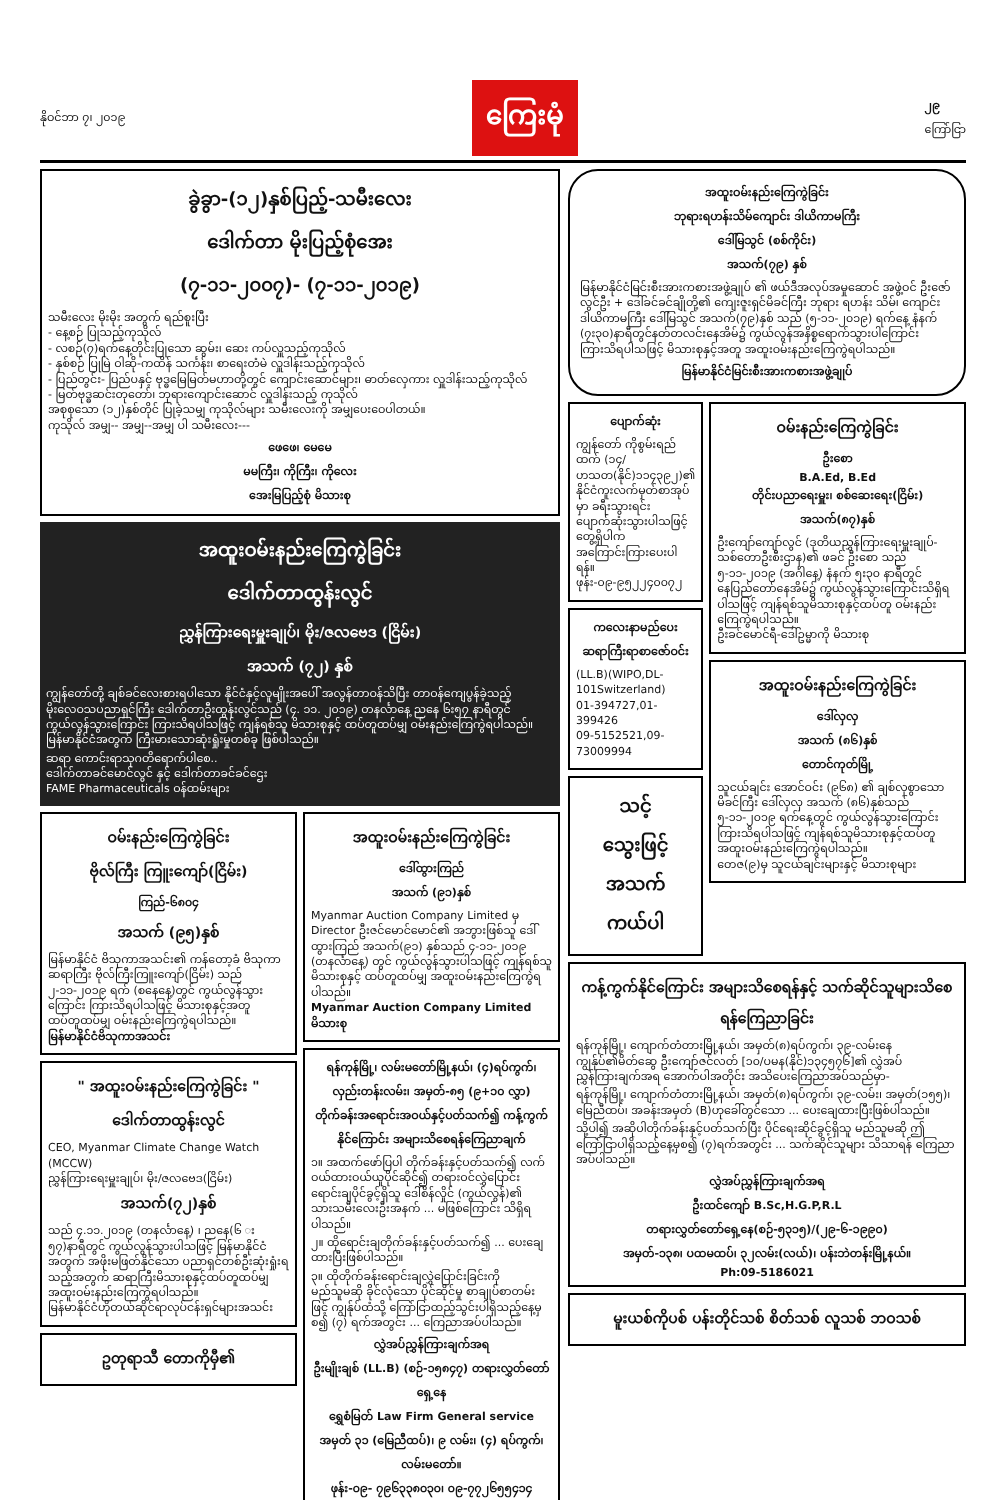နိုဝင်ဘာ ၇၊ ၂၀၁၉ ကြေးမုံ ၂၉
ကြော်ငြာ
ခွဲခွာ-(၁၂)နှစ်ပြည့်-သမီးလေး
ဒေါက်တာ မိုးပြည့်စုံအေး
(၇-၁၁-၂၀၀၇)- (၇-၁၁-၂၀၁၉)
သမီးလေး မိုးမိုး အတွက် ရည်စူးပြီး
- နေ့စဉ် ပြုသည့်ကုသိုလ်
- လစဉ်(၇)ရက်နေ့တိုင်းပြုသော ဆွမ်း၊ ဆေး ကပ်လှူသည့်ကုသိုလ်
- နှစ်စဉ် ပြုမြဲ ဝါဆို-ကထိန် သင်္ကန်း၊ စာရေးတံမဲ လှူဒါန်းသည့်ကုသိုလ်
- ပြည်တွင်း- ပြည်ပနှင့် ဗုဒ္ဓမြေမြတ်မဟာတို့တွင် ကျောင်းဆောင်များ၊ ဓာတ်လှေကား လှူဒါန်းသည့်ကုသိုလ်
- မြတ်ဗုဒ္ဓဆင်းတုတော်၊ ဘုရားကျောင်းဆောင် လှူဒါန်းသည့် ကုသိုလ်
အစုစုသော (၁၂)နှစ်တိုင် ပြုခဲ့သမျှ ကုသိုလ်များ သမီးလေးကို အမျှပေးဝေပါတယ်။
ကုသိုလ် အမျှ-- အမျှ--အမျှ ပါ သမီးလေး---
ဖေဖေ၊ မေမေ
မမကြီး၊ ကိုကြီး၊ ကိုလေး
အေးမြပြည့်စုံ မိသားစု
အထူးဝမ်းနည်းကြေကွဲခြင်း
ဒေါက်တာထွန်းလွင်
ညွှန်ကြားရေးမှူးချုပ်၊ မိုး/ဇလဗေဒ (ငြိမ်း)
အသက် (၇၂) နှစ်
ကျွန်တော်တို့ ချစ်ခင်လေးစားရပါသော နိုင်ငံနှင့်လူမျိုးအပေါ် အလွန်တာဝန်သိပြီး တာဝန်ကျေပွန်ခဲ့သည့် မိုးလေဝသပညာရှင်ကြီး ဒေါက်တာဦးထွန်းလွင်သည် (၄. ၁၁. ၂၀၁၉) တနင်္လာနေ့ ညနေ ၆း၅၇ နာရီတွင် ကွယ်လွန်သွားကြောင်း ကြားသိရပါသဖြင့် ကျန်ရစ်သူ မိသားစုနှင့် ထပ်တူထပ်မျှ ဝမ်းနည်းကြေကွဲရပါသည်။ မြန်မာနိုင်ငံအတွက် ကြီးမားသောဆုံးရှုံးမှုတစ်ခု ဖြစ်ပါသည်။
ဆရာ ကောင်းရာသုဂတိရောက်ပါစေ..
ဒေါက်တာခင်မောင်လွင် နှင့် ဒေါက်တာခင်ခင်ဌေး
FAME Pharmaceuticals ဝန်ထမ်းများ
ဝမ်းနည်းကြေကွဲခြင်း
ဗိုလ်ကြီး ကြူးကျော်(ငြိမ်း)
ကြည်-၆၈၀၄
အသက် (၉၅)နှစ်
မြန်မာနိုင်ငံ ဗိသုကာအသင်း၏ ကန်တော့ခံ ဗိသုကာ ဆရာကြီး ဗိုလ်ကြီးကြူးကျော်(ငြိမ်း) သည် ၂-၁၁-၂၀၁၉ ရက် (စနေနေ့)တွင် ကွယ်လွန်သွားကြောင်း ကြားသိရပါသဖြင့် မိသားစုနှင့်အတူ ထပ်တူထပ်မျှ ဝမ်းနည်းကြေကွဲရပါသည်။ မြန်မာနိုင်ငံဗိသုကာအသင်း
" အထူးဝမ်းနည်းကြေကွဲခြင်း "
ဒေါက်တာထွန်းလွင်
CEO, Myanmar Climate Change Watch (MCCW)
ညွှန်ကြားရေးမှူးချုပ်၊ မိုး/ဇလဗေဒ(ငြိမ်း)
အသက်(၇၂)နှစ်
သည် ၄.၁၁.၂၀၁၉ (တနင်္လာနေ့) ၊ ညနေ(၆ း ၅၇)နာရီတွင် ကွယ်လွန်သွားပါသဖြင့် မြန်မာနိုင်ငံအတွက် အဖိုးမဖြတ်နိုင်သော ပညာရှင်တစ်ဦးဆုံးရှုံးရသည့်အတွက် ဆရာကြီးမိသားစုနှင့်ထပ်တူထပ်မျှ အထူးဝမ်းနည်းကြေကွဲရပါသည်။
မြန်မာနိုင်ငံဟိုတယ်ဆိုင်ရာလုပ်ငန်းရှင်များအသင်း
ဥတုရာသီ တောကိုမှီ၏
အထူးဝမ်းနည်းကြေကွဲခြင်း
ဒေါ်ထွားကြည်
အသက် (၉၁)နှစ်
Myanmar Auction Company Limited မှ Director ဦးဇင်မောင်မောင်၏ အဘွားဖြစ်သူ ဒေါ်ထွားကြည် အသက်(၉၁) နှစ်သည် ၄-၁၁-၂၀၁၉ (တနင်္လာနေ့) တွင် ကွယ်လွန်သွားပါသဖြင့် ကျန်ရစ်သူမိသားစုနှင့် ထပ်တူထပ်မျှ အထူးဝမ်းနည်းကြေကွဲရပါသည်။
Myanmar Auction Company Limited မိသားစု
ရန်ကုန်မြို့၊ လမ်းမတော်မြို့နယ်၊ (၄)ရပ်ကွက်၊ လှည်းတန်းလမ်း၊ အမှတ်-၈၅ (၉+၁၀ လွှာ) တိုက်ခန်းအရောင်းအဝယ်နှင့်ပတ်သက်၍ ကန့်ကွက်နိုင်ကြောင်း အများသိစေရန်ကြေညာချက်
၁။ အထက်ဖော်ပြပါ တိုက်ခန်းနှင့်ပတ်သက်၍ လက်ဝယ်ထားဝယ်ယူပိုင်ဆိုင်၍ တရားဝင်လွှဲပြောင်းရောင်းချပိုင်ခွင့်ရှိသူ ဒေါ်စိန်လှိုင် (ကွယ်လွန်)၏ သားသမီးလေးဦးအနက် ... မဖြစ်ကြောင်း သိရှိရပါသည်။
၂။ ထိုရောင်းချတိုက်ခန်းနှင့်ပတ်သက်၍ ... ပေးချေထားပြီးဖြစ်ပါသည်။
၃။ ထိုတိုက်ခန်းရောင်းချလွှဲပြောင်းခြင်းကို မည်သူမဆို ခိုင်လုံသော ပိုင်ဆိုင်မှု စာချုပ်စာတမ်းဖြင့် ကျွန်ုပ်ထံသို့ ကြော်ငြာထည့်သွင်းပါရှိသည့်နေ့မှစ၍ (၇) ရက်အတွင်း ... ကြေညာအပ်ပါသည်။
လွှဲအပ်ညွှန်ကြားချက်အရ
ဦးမျိုးချစ် (LL.B) (စဉ်-၁၅၈၄၇) တရားလွှတ်တော်ရှေ့နေ
ရွှေစံမြတ် Law Firm General service
အမှတ် ၃၁ (မြေညီထပ်)၊ ၉ လမ်း၊ (၄) ရပ်ကွက်၊ လမ်းမတော်။
ဖုန်း-၀၉- ၇၉၆၃၃၈၀၃၀၊ ၀၉-၇၇၂၆၅၅၄၁၄
အထူးဝမ်းနည်းကြေကွဲခြင်း
ဘုရားရဟန်းသိမ်ကျောင်း ဒါယိကာမကြီး
ဒေါ်မြသွင် (စစ်ကိုင်း)
အသက်(၇၉) နှစ်
မြန်မာနိုင်ငံမြင်းစီးအားကစားအဖွဲ့ချုပ် ၏ ဖယ်ဒီအလုပ်အမှုဆောင် အဖွဲ့ဝင် ဦးဇော်လွင်ဦး + ဒေါ်ခင်ခင်ချိုတို့၏ ကျေးဇူးရှင်မိခင်ကြီး ဘုရား ရဟန်း သိမ်၊ ကျောင်း ဒါယိကာမကြီး ဒေါ်မြသွင် အသက်(၇၉)နှစ် သည် (၅-၁၁-၂၀၁၉) ရက်နေ့ နံနက် (၇း၃၀)နာရီတွင်နတ်တလင်းနေအိမ်၌ ကွယ်လွန်အနိစ္စရောက်သွားပါကြောင်းကြားသိရပါသဖြင့် မိသားစုနှင့်အတူ အထူးဝမ်းနည်းကြေကွဲရပါသည်။
မြန်မာနိုင်ငံမြင်းစီးအားကစားအဖွဲ့ချုပ်
ပျောက်ဆုံး
ကျွန်တော် ကိုစွမ်းရည်ထက် (၁၄/ဟသတ(နိုင်)၁၁၄၃၉၂)၏ နိုင်ငံကူးလက်မှတ်စာအုပ်မှာ ခရီးသွားရင်း ပျောက်ဆုံးသွားပါသဖြင့် တွေ့ရှိပါက အကြောင်းကြားပေးပါရန်။ ဖုန်း-၀၉-၉၅၂၂၄၀၀၇၂
ကလေးနာမည်ပေး ဆရာကြီးရာစာဇော်ဝင်း
(LL.B)(WIPO,DL-101Switzerland)
01-394727,01-399426
09-5152521,09-73009994
သင့်
သွေးဖြင့်
အသက်
ကယ်ပါ
ဝမ်းနည်းကြေကွဲခြင်း
ဦးစော
B.A.Ed, B.Ed
တိုင်းပညာရေးမှူး၊ စစ်ဆေးရေး(ငြိမ်း)
အသက်(၈၇)နှစ်
ဦးကျော်ကျော်လွင် (ဒုတိယညွှန်ကြားရေးမှူးချုပ်-သစ်တောဦးစီးဌာန)၏ ဖခင် ဦးစော သည် ၅-၁၁-၂၀၁၉ (အင်္ဂါနေ့) နံနက် ၅း၃၀ နာရီတွင် နေပြည်တော်နေအိမ်၌ ကွယ်လွန်သွားကြောင်းသိရှိရပါသဖြင့် ကျန်ရစ်သူမိသားစုနှင့်ထပ်တူ ဝမ်းနည်းကြေကွဲရပါသည်။
ဦးခင်မောင်ရီ-ဒေါ်ဥမ္မာကို မိသားစု
အထူးဝမ်းနည်းကြေကွဲခြင်း
ဒေါ်လှလှ
အသက် (၈၆)နှစ်
တောင်ကုတ်မြို့
သူငယ်ချင်း အောင်ဝင်း (၉၆၈) ၏ ချစ်လှစွာသောမိခင်ကြီး ဒေါ်လှလှ အသက် (၈၆)နှစ်သည် ၅-၁၁-၂၀၁၉ ရက်နေ့တွင် ကွယ်လွန်သွားကြောင်း ကြားသိရပါသဖြင့် ကျန်ရစ်သူမိသားစုနှင့်ထပ်တူ အထူးဝမ်းနည်းကြေကွဲရပါသည်။
တေဇ(၉)မှ သူငယ်ချင်းများနှင့် မိသားစုများ
ကန့်ကွက်နိုင်ကြောင်း အများသိစေရန်နှင့် သက်ဆိုင်သူများသိစေရန်ကြေညာခြင်း
ရန်ကုန်မြို့၊ ကျောက်တံတားမြို့နယ်၊ အမှတ်(၈)ရပ်ကွက်၊ ၃၉-လမ်းနေ ကျွန်ုပ်၏မိတ်ဆွေ ဦးကျော်ဇင်လတ် [၁၀/ပမန(နိုင်)၁၃၄၅၇၆]၏ လွှဲအပ်ညွှန်ကြားချက်အရ အောက်ပါအတိုင်း အသိပေးကြေညာအပ်သည်မှာ-
ရန်ကုန်မြို့၊ ကျောက်တံတားမြို့နယ်၊ အမှတ်(၈)ရပ်ကွက်၊ ၃၉-လမ်း၊ အမှတ်(၁၅၅)၊ မြေညီထပ်၊ အခန်းအမှတ် (B)ဟုခေါ်တွင်သော ... ပေးချေထားပြီးဖြစ်ပါသည်။
သို့ပါ၍ အဆိုပါတိုက်ခန်းနှင့်ပတ်သက်ပြီး ပိုင်ရေးဆိုင်ခွင့်ရှိသူ မည်သူမဆို ဤကြော်ငြာပါရှိသည့်နေ့မှစ၍ (၇)ရက်အတွင်း ... သက်ဆိုင်သူများ သိသာရန် ကြေညာအပ်ပါသည်။
လွှဲအပ်ညွှန်ကြားချက်အရ
ဦးထင်ကျော် B.Sc,H.G.P,R.L
တရားလွှတ်တော်ရှေ့နေ(စဉ်-၅၃၁၅)/(၂၉-၆-၁၉၉၀)
အမှတ်-၁၃၈၊ ပထမထပ်၊ ၃၂လမ်း(လယ်)၊ ပန်းဘဲတန်းမြို့နယ်။
Ph:09-5186021
မူးယစ်ကိုပစ် ပန်းတိုင်သစ် စိတ်သစ် လူသစ် ဘဝသစ်